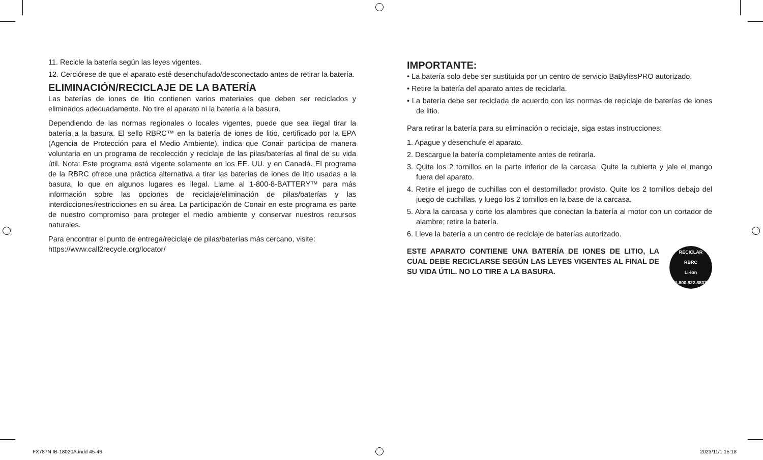11. Recicle la batería según las leyes vigentes.
12. Cerciórese de que el aparato esté desenchufado/desconectado antes de retirar la batería.
ELIMINACIÓN/RECICLAJE DE LA BATERÍA
Las baterías de iones de litio contienen varios materiales que deben ser reciclados y eliminados adecuadamente. No tire el aparato ni la batería a la basura.
Dependiendo de las normas regionales o locales vigentes, puede que sea ilegal tirar la batería a la basura. El sello RBRC™ en la batería de iones de litio, certificado por la EPA (Agencia de Protección para el Medio Ambiente), indica que Conair participa de manera voluntaria en un programa de recolección y reciclaje de las pilas/baterías al final de su vida útil. Nota: Este programa está vigente solamente en los EE. UU. y en Canadá. El programa de la RBRC ofrece una práctica alternativa a tirar las baterías de iones de litio usadas a la basura, lo que en algunos lugares es ilegal. Llame al 1-800-8-BATTERY™ para más información sobre las opciones de reciclaje/eliminación de pilas/baterías y las interdicciones/restricciones en su área. La participación de Conair en este programa es parte de nuestro compromiso para proteger el medio ambiente y conservar nuestros recursos naturales.
Para encontrar el punto de entrega/reciclaje de pilas/baterías más cercano, visite:
https://www.call2recycle.org/locator/
IMPORTANTE:
• La batería solo debe ser sustituida por un centro de servicio BaBylissPRO autorizado.
• Retire la batería del aparato antes de reciclarla.
• La batería debe ser reciclada de acuerdo con las normas de reciclaje de baterías de iones de litio.
Para retirar la batería para su eliminación o reciclaje, siga estas instrucciones:
1. Apague y desenchufe el aparato.
2. Descargue la batería completamente antes de retirarla.
3. Quite los 2 tornillos en la parte inferior de la carcasa. Quite la cubierta y jale el mango fuera del aparato.
4. Retire el juego de cuchillas con el destornillador provisto. Quite los 2 tornillos debajo del juego de cuchillas, y luego los 2 tornillos en la base de la carcasa.
5. Abra la carcasa y corte los alambres que conectan la batería al motor con un cortador de alambre; retire la batería.
6. Lleve la batería a un centro de reciclaje de baterías autorizado.
ESTE APARATO CONTIENE UNA BATERÍA DE IONES DE LITIO, LA CUAL DEBE RECICLARSE SEGÚN LAS LEYES VIGENTES AL FINAL DE SU VIDA ÚTIL. NO LO TIRE A LA BASURA.
RECICLAR
RBRC
Li-ion
1.800.822.8837
FX787N IB-18020A.indd 45-46 2023/11/1 15:18